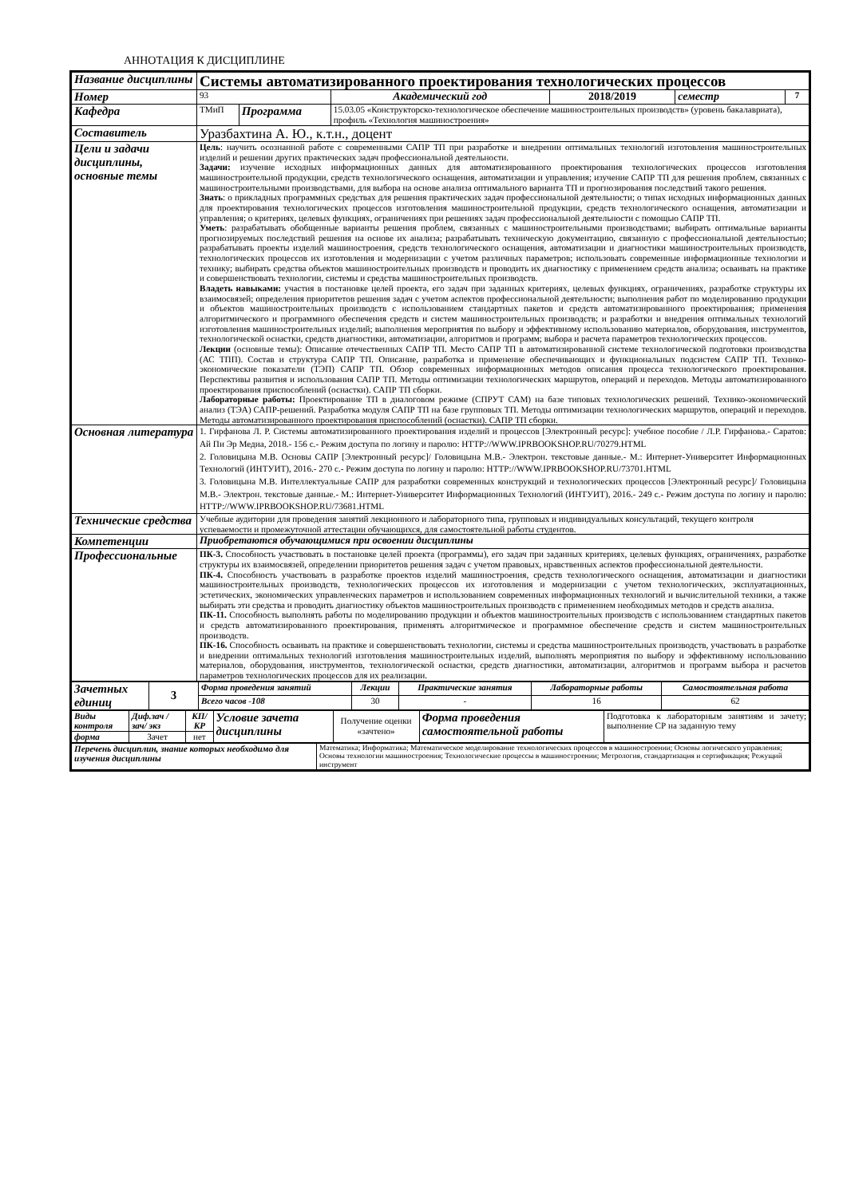АННОТАЦИЯ К ДИСЦИПЛИНЕ
| Название дисциплины | Системы автоматизированного проектирования технологических процессов | | | | | |
| Номер | 93 | | Академический год | 2018/2019 | семестр | 7 |
| Кафедра | ТМиП | Программа | 15.03.05 «Конструкторско-технологическое обеспечение машиностроительных производств» (уровень бакалавриата), профиль «Технология машиностроения» | | | |
| Составитель | Уразбахтина А. Ю., к.т.н., доцент | | | | | |
| Цели и задачи дисциплины, основные темы | Цель : научить осознанной работе с современными САПР ТП при разработке и внедрении оптимальных технологий изготовления машиностроительных изделий и решении других практических задач профессиональной деятельности. Задачи: изучение исходных информационных данных для автоматизированного проектирования технологических процессов изготовления машиностроительной продукции, средств технологического оснащения, автоматизации и управления; изучение САПР ТП для решения проблем, связанных с машиностроительными производствами, для выбора на основе анализа оптимального варианта ТП и прогнозирования последствий такого решения. Знать : о прикладных программных средствах для решения практических задач профессиональной деятельности; о типах исходных информационных данных для проектирования технологических процессов изготовления машиностроительной продукции, средств технологического оснащения, автоматизации и управления; о критериях, целевых функциях, ограничениях при решениях задач профессиональной деятельности с помощью САПР ТП. Уметь : разрабатывать обобщенные варианты решения проблем, связанных с машиностроительными производствами; выбирать оптимальные варианты прогнозируемых последствий решения на основе их анализа; разрабатывать техническую документацию, связанную с профессиональной деятельностью; разрабатывать проекты изделий машиностроения, средств технологического оснащения, автоматизации и диагностики машиностроительных производств, технологических процессов их изготовления и модернизации с учетом различных параметров; использовать современные информационные технологии и технику; выбирать средства объектов машиностроительных производств и проводить их диагностику с применением средств анализа; осваивать на практике и совершенствовать технологии, системы и средства машиностроительных производств. Владеть навыками: участия в постановке целей проекта, его задач при заданных критериях, целевых функциях, ограничениях, разработке структуры их взаимосвязей; определения приоритетов решения задач с учетом аспектов профессиональной деятельности; выполнения работ по моделированию продукции и объектов машиностроительных производств с использованием стандартных пакетов и средств автоматизированного проектирования; применения алгоритмического и программного обеспечения средств и систем машиностроительных производств; и разработки и внедрения оптимальных технологий изготовления машиностроительных изделий; выполнения мероприятия по выбору и эффективному использованию материалов, оборудования, инструментов, технологической оснастки, средств диагностики, автоматизации, алгоритмов и программ; выбора и расчета параметров технологических процессов. Лекции (основные темы): Описание отечественных САПР ТП. Место САПР ТП в автоматизированной системе технологической подготовки производства (АС ТПП). Состав и структура САПР ТП. Описание, разработка и применение обеспечивающих и функциональных подсистем САПР ТП. Технико-экономические показатели (ТЭП) САПР ТП. Обзор современных информационных методов описания процесса технологического проектирования. Перспективы развития и использования САПР ТП. Методы оптимизации технологических маршрутов, операций и переходов. Методы автоматизированного проектирования приспособлений (оснастки). САПР ТП сборки. Лабораторные работы: Проектирование ТП в диалоговом режиме (СПРУТ САМ) на базе типовых технологических решений. Технико-экономический анализ (ТЭА) САПР-решений. Разработка модуля САПР ТП на базе групповых ТП. Методы оптимизации технологических маршрутов, операций и переходов. Методы автоматизированного проектирования приспособлений (оснастки). САПР ТП сборки. | | | | | |
| Основная литература | 1. Гирфанова Л. Р. Системы автоматизированного проектирования изделий и процессов [Электронный ресурс]: учебное пособие / Л.Р. Гирфанова.- Саратов: Ай Пи Эр Медиа, 2018.- 156 с.- Режим доступа по логину и паролю: HTTP://WWW.IPRBOOKSHOP.RU/70279.HTML 2. Головицына М.В. Основы САПР [Электронный ресурс]/ Головицына М.В.- Электрон. текстовые данные.- М.: Интернет-Университет Информационных Технологий (ИНТУИТ), 2016.- 270 с.- Режим доступа по логину и паролю: HTTP://WWW.IPRBOOKSHOP.RU/73701.HTML 3. Головицына М.В. Интеллектуальные САПР для разработки современных конструкций и технологических процессов [Электронный ресурс]/ Головицына М.В.- Электрон. текстовые данные.- М.: Интернет-Университет Информационных Технологий (ИНТУИТ), 2016.- 249 с.- Режим доступа по логину и паролю: HTTP://WWW.IPRBOOKSHOP.RU/73681.HTML | | | | | |
| Технические средства | Учебные аудитории для проведения занятий лекционного и лабораторного типа, групповых и индивидуальных консультаций, текущего контроля успеваемости и промежуточной аттестации обучающихся, для самостоятельной работы студентов. | | | | | |
| Компетенции | Приобретаются обучающимися при освоении дисциплины | | | | | |
| Профессиональные | ПК-3. Способность участвовать в постановке целей проекта (программы), его задач при заданных критериях, целевых функциях, ограничениях, разработке структуры их взаимосвязей, определении приоритетов решения задач с учетом правовых, нравственных аспектов профессиональной деятельности. ПК-4. Способность участвовать в разработке проектов изделий машиностроения, средств технологического оснащения, автоматизации и диагностики машиностроительных производств, технологических процессов их изготовления и модернизации с учетом технологических, эксплуатационных, эстетических, экономических управленческих параметров и использованием современных информационных технологий и вычислительной техники, а также выбирать эти средства и проводить диагностику объектов машиностроительных производств с применением необходимых методов и средств анализа. ПК-11. Способность выполнять работы по моделированию продукции и объектов машиностроительных производств с использованием стандартных пакетов и средств автоматизированного проектирования, применять алгоритмическое и программное обеспечение средств и систем машиностроительных производств. ПК-16. Способность осваивать на практике и совершенствовать технологии, системы и средства машиностроительных производств, участвовать в разработке и внедрении оптимальных технологий изготовления машиностроительных изделий, выполнять мероприятия по выбору и эффективному использованию материалов, оборудования, инструментов, технологической оснастки, средств диагностики, автоматизации, алгоритмов и программ выбора и расчетов параметров технологических процессов для их реализации. | | | | | |
| Зачетных единиц | 3 | Форма проведения занятий | Лекции | Практические занятия | Лабораторные работы | Самостоятельная работа |
| | | Всего часов -108 | 30 | - | 16 | 62 |
| Виды контроля | Диф.зач /зач/ экз | КП/КР | Условие зачета дисциплины | Получение оценки «зачтено» | Форма проведения самостоятельной работы | Подготовка к лабораторным занятиям и зачету; выполнение СР на заданную тему |
| форма | Зачет | нет | | | | |
| Перечень дисциплин, знание которых необходимо для изучения дисциплины | Математика; Информатика; Математическое моделирование технологических процессов в машиностроении; Основы логического управления; Основы технологии машиностроения; Технологические процессы в машиностроении; Метрология, стандартизация и сертификация; Режущий инструмент |